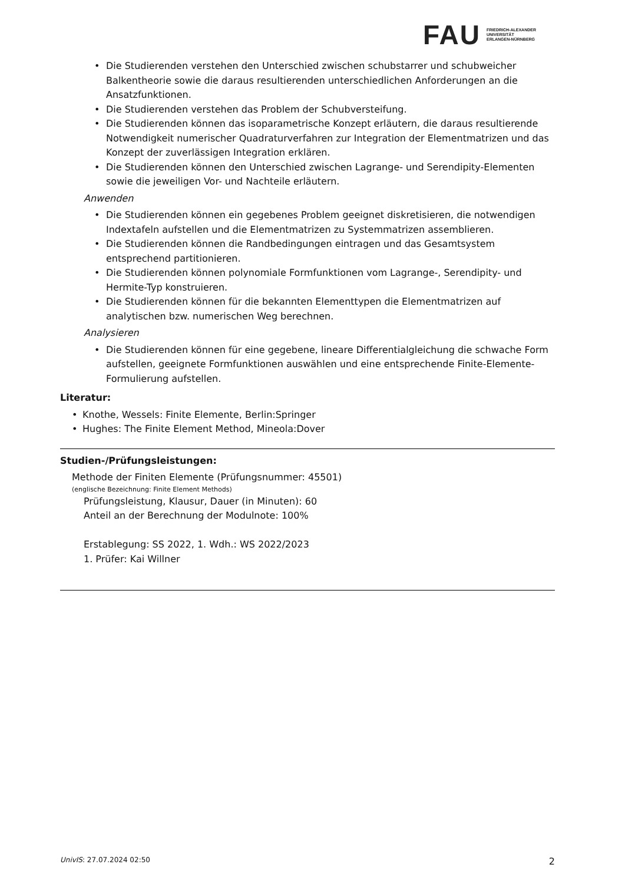FAU
FRIEDRICH-ALEXANDER
UNIVERSITÄT
ERLANGEN-NÜRNBERG
• Die Studierenden verstehen den Unterschied zwischen schubstarrer und schubweicher Balkentheorie sowie die daraus resultierenden unterschiedlichen Anforderungen an die Ansatzfunktionen.
• Die Studierenden verstehen das Problem der Schubversteifung.
• Die Studierenden können das isoparametrische Konzept erläutern, die daraus resultierende Notwendigkeit numerischer Quadraturverfahren zur Integration der Elementmatrizen und das Konzept der zuverlässigen Integration erklären.
• Die Studierenden können den Unterschied zwischen Lagrange- und Serendipity-Elementen sowie die jeweiligen Vor- und Nachteile erläutern.
Anwenden
• Die Studierenden können ein gegebenes Problem geeignet diskretisieren, die notwendigen Indextafeln aufstellen und die Elementmatrizen zu Systemmatrizen assemblieren.
• Die Studierenden können die Randbedingungen eintragen und das Gesamtsystem entsprechend partitionieren.
• Die Studierenden können polynomiale Formfunktionen vom Lagrange-, Serendipity- und Hermite-Typ konstruieren.
• Die Studierenden können für die bekannten Elementtypen die Elementmatrizen auf analytischen bzw. numerischen Weg berechnen.
Analysieren
• Die Studierenden können für eine gegebene, lineare Differentialgleichung die schwache Form aufstellen, geeignete Formfunktionen auswählen und eine entsprechende Finite-Elemente-Formulierung aufstellen.
Literatur:
• Knothe, Wessels: Finite Elemente, Berlin:Springer
• Hughes: The Finite Element Method, Mineola:Dover
Studien-/Prüfungsleistungen:
Methode der Finiten Elemente (Prüfungsnummer: 45501)
(englische Bezeichnung: Finite Element Methods)
Prüfungsleistung, Klausur, Dauer (in Minuten): 60
Anteil an der Berechnung der Modulnote: 100%
Erstablegung: SS 2022, 1. Wdh.: WS 2022/2023
1. Prüfer: Kai Willner
UnivIS: 27.07.2024 02:50 2